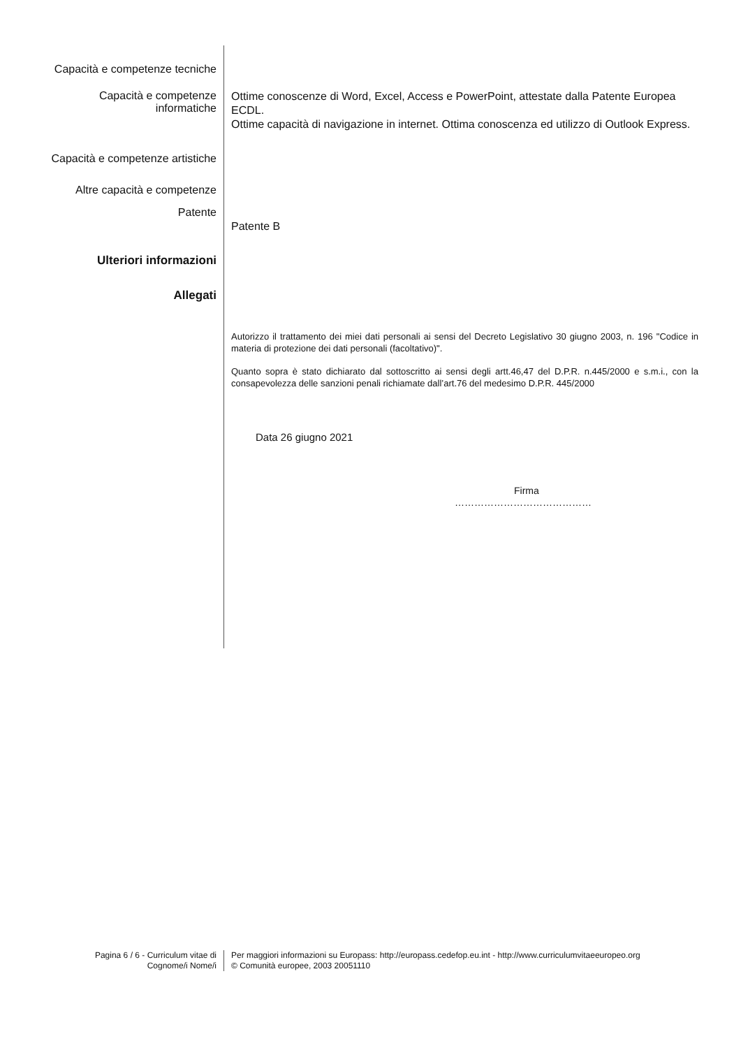Capacità e competenze tecniche
Capacità e competenze
informatiche
Ottime conoscenze di Word, Excel, Access e PowerPoint, attestate dalla Patente Europea ECDL.
Ottime capacità di navigazione in internet. Ottima conoscenza ed utilizzo di Outlook Express.
Capacità e competenze artistiche
Altre capacità e competenze
Patente
Patente B
Ulteriori informazioni
Allegati
Autorizzo il trattamento dei miei dati personali ai sensi del Decreto Legislativo 30 giugno 2003, n. 196 "Codice in materia di protezione dei dati personali (facoltativo)".
Quanto sopra è stato dichiarato dal sottoscritto ai sensi degli artt.46,47 del D.P.R. n.445/2000 e s.m.i., con la consapevolezza delle sanzioni penali richiamate dall’art.76 del medesimo D.P.R. 445/2000
Data 26 giugno 2021
Firma
……………………………………
Pagina 6 / 6 - Curriculum vitae di
Cognome/i Nome/i
Per maggiori informazioni su Europass: http://europass.cedefop.eu.int - http://www.curriculumvitaeeuropeo.org
© Comunità europee, 2003 20051110